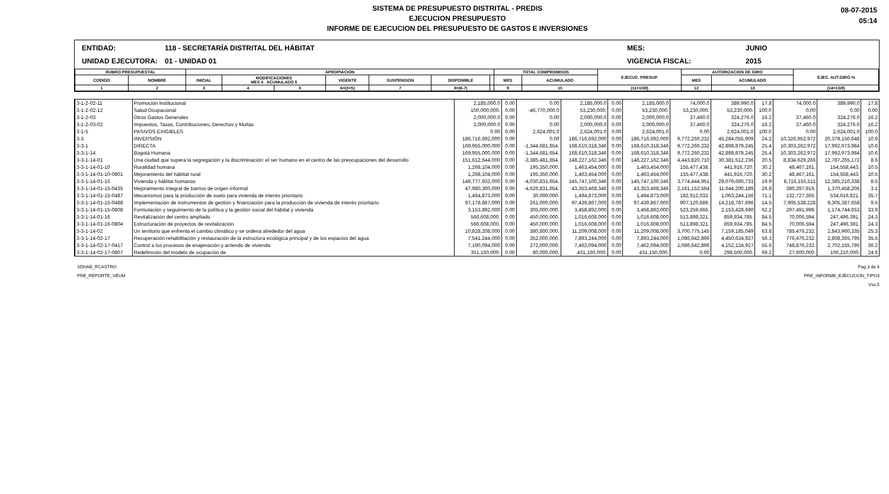SISTEMA DE PRESUPUESTO DISTRITAL - PREDIS
EJECUCION PRESUPUESTO
INFORME DE EJECUCION DEL PRESUPUESTO DE GASTOS E INVERSIONES
08-07-2015
05:14
ENTIDAD: 118 - SECRETARÍA DISTRITAL DEL HÁBITAT MES: JUNIO UNIDAD EJECUTORA: 01 - UNIDAD 01 VIGENCIA FISCAL: 2015
| RUBRO PRESUPUESTAL | | APROPIACION | | | | | | | TOTAL COMPROMISOS | | EJECUC. PRESUP. | AUTORIZACION DE GIRO | | EJEC. AUT.GIRO % |
| --- | --- | --- | --- | --- | --- | --- | --- | --- | --- | --- | --- | --- | --- | --- |
| CODIGO | NOMBRE | INICIAL | MODIFICACIONES MES 4 ACUMULADO 5 | | VIGENTE | SUSPENSION | DISPONIBLE | | MES | ACUMULADO | | MES | ACUMULADO | |
| 1 | 2 | 3 | 4 | 5 | 6=(3+5) | 7 | 8=(6-7) | | 9 | 10 | (11=10/8) | 12 | 13 | (14=13/8) |
| 3-1-2-02-11 | Promoción Institucional | 2,185,000.0 | 0.00 | 0.00 | 2,185,000.0 | 0.00 | 2,185,000.0 | 74,000.0 | 389,990.0 | 17.8 | 74,000.0 | 389,990.0 | 17.8 |
| 3-1-2-02-12 | Salud Ocupacional | 100,000,000. | 0.00 | -46,770,000.0 | 53,230,000. | 0.00 | 53,230,000. | 53,230,000. | 53,230,000. | 100.0 | 0.00 | 0.00 | 0.00 |
| 3-1-2-03 | Otros Gastos Generales | 2,000,000.0 | 0.00 | 0.00 | 2,000,000.0 | 0.00 | 2,000,000.0 | 37,460.0 | 324,276.0 | 16.2 | 37,460.0 | 324,276.0 | 16.2 |
| 3-1-2-03-02 | Impuestos, Tasas, Contribuciones, Derechos y Multas | 2,000,000.0 | 0.00 | 0.00 | 2,000,000.0 | 0.00 | 2,000,000.0 | 37,460.0 | 324,276.0 | 16.2 | 37,460.0 | 324,276.0 | 16.2 |
| 3-1-5 | PASIVOS EXIGIBLES | 0.00 | 0.00 | 2,624,001.0 | 2,624,001.0 | 0.00 | 2,624,001.0 | 0.00 | 2,624,001.0 | 100.0 | 0.00 | 2,624,001.0 | 100.0 |
| 3-3 | INVERSIÓN | 186,716,692,000 | 0.00 | 0.00 | 186,716,692,000 | 0.00 | 186,716,692,000 | 9,772,260,232 | 45,284,055,909 | 24.2 | 10,326,952,972 | 20,378,150,648 | 10.9 |
| 3-3-1 | DIRECTA | 169,955,000,000 | 0.00 | -1,344,681,654. | 168,610,318,346 | 0.00 | 168,610,318,346 | 9,772,260,232 | 42,898,879,245 | 25.4 | 10,303,262,972 | 17,992,973,984 | 10.6 |
| 3-3-1-14 | Bogotá Humana | 169,955,000,000 | 0.00 | -1,344,681,654. | 168,610,318,346 | 0.00 | 168,610,318,346 | 9,772,260,232 | 42,898,879,245 | 25.4 | 10,303,262,972 | 17,992,973,984 | 10.6 |
| 3-3-1-14-01 | Una ciudad que supera la segregación y la discriminación: el ser humano en el centro de las preocupaciones del desarrollo | 151,612,644,000 | 0.00 | -3,385,481,654. | 148,227,162,346 | 0.00 | 148,227,162,346 | 4,443,820,710 | 30,381,512,236 | 20.5 | 8,834,629,266 | 12,787,265,172 | 8.6 |
| 3-3-1-14-01-10 | Ruralidad humana | 1,268,104,000 | 0.00 | 195,350,000. | 1,463,454,000 | 0.00 | 1,463,454,000 | 155,477,438. | 441,916,720. | 30.2 | 48,467,161. | 154,558,443. | 10.5 |
| 3-3-1-14-01-10-0801 | Mejoramiento del hábitat rural | 1,268,104,000 | 0.00 | 195,350,000. | 1,463,454,000 | 0.00 | 1,463,454,000 | 155,477,438. | 441,916,720. | 30.2 | 48,467,161. | 154,558,443. | 10.5 |
| 3-3-1-14-01-15 | Vivienda y hábitat humanos | 149,777,932,000 | 0.00 | -4,030,831,654. | 145,747,100,346 | 0.00 | 145,747,100,346 | 3,774,444,951 | 29,079,660,731 | 19.9 | 8,716,155,511 | 12,385,210,338 | 8.5 |
| 3-3-1-14-01-15-0435 | Mejoramiento integral de barrios de origen informal | 47,980,300,000 | 0.00 | -4,626,831,654. | 43,353,468,346 | 0.00 | 43,353,468,346 | 2,161,152,564 | 11,644,200,189 | 26.8 | 380,397,919. | 1,370,458,206 | 3.1 |
| 3-3-1-14-01-15-0487 | Mecanismos para la producción de suelo para vivienda de interés prioritario | 1,464,873,000 | 0.00 | 30,000,000. | 1,494,873,000 | 0.00 | 1,494,873,000 | 182,912,032. | 1,063,244,156 | 71.1 | 132,727,365. | 534,619,821. | 35.7 |
| 3-3-1-14-01-15-0488 | Implementación de instrumentos de gestión y financiación para la producción de vivienda de interés prioritario | 97,178,867,000 | 0.00 | 261,000,000. | 97,439,867,000 | 0.00 | 97,439,867,000 | 907,120,689. | 14,218,787,696 | 14.5 | 7,905,538,228 | 9,305,387,658 | 9.5 |
| 3-3-1-14-01-15-0808 | Formulación y seguimiento de la política y la gestión social del hábitat y vivienda | 3,153,892,000 | 0.00 | 305,000,000. | 3,458,892,000 | 0.00 | 3,458,892,000 | 523,259,666. | 2,153,428,690 | 62.2 | 297,491,999. | 1,174,744,653 | 33.9 |
| 3-3-1-14-01-16 | Revitalización del centro ampliado | 566,608,000. | 0.00 | 450,000,000. | 1,016,608,000 | 0.00 | 1,016,608,000 | 513,898,321. | 859,934,785. | 84.5 | 70,006,594. | 247,496,391. | 24.3 |
| 3-3-1-14-01-16-0804 | Estructuración de proyectos de revitalización | 566,608,000. | 0.00 | 450,000,000. | 1,016,608,000 | 0.00 | 1,016,608,000 | 513,898,321. | 859,934,785. | 84.5 | 70,006,594. | 247,496,391. | 24.3 |
| 3-3-1-14-02 | Un territorio que enfrenta el cambio climático y se ordena alrededor del agua | 10,828,208,000 | 0.00 | 380,800,000. | 11,209,008,000 | 0.00 | 11,209,008,000 | 3,700,775,145 | 7,159,185,049 | 63.8 | 785,476,232. | 2,843,960,335 | 25.3 |
| 3-3-1-14-02-17 | Recuperación rehabilitación y restauración de la estructura ecológica principal y de los espacios del agua | 7,541,244,000 | 0.00 | 352,000,000. | 7,893,244,000 | 0.00 | 7,893,244,000 | 1,086,642,896 | 4,450,624,927 | 56.3 | 776,476,232. | 2,808,365,795 | 35.5 |
| 3-3-1-14-02-17-0417 | Control a los procesos de enajenación y arriendo de vivienda | 7,190,094,000 | 0.00 | 272,000,000. | 7,462,094,000 | 0.00 | 7,462,094,000 | 1,086,642,896 | 4,152,124,927 | 55.6 | 748,876,232. | 2,702,155,795 | 36.2 |
| 3-3-1-14-02-17-0807 | Redefinición del modelo de ocupación de | 351,150,000. | 0.00 | 80,000,000. | 431,150,000. | 0.00 | 431,150,000. | 0.00 | 298,500,000. | 69.2 | 27,600,000. | 106,210,000. | 24.6 |
SDHAB_RCASTRO
PRE_REPORTE_VEUM
Pag.3 de 4
PRE_INFORME_EJECUCION_TIPO3
Vss:5